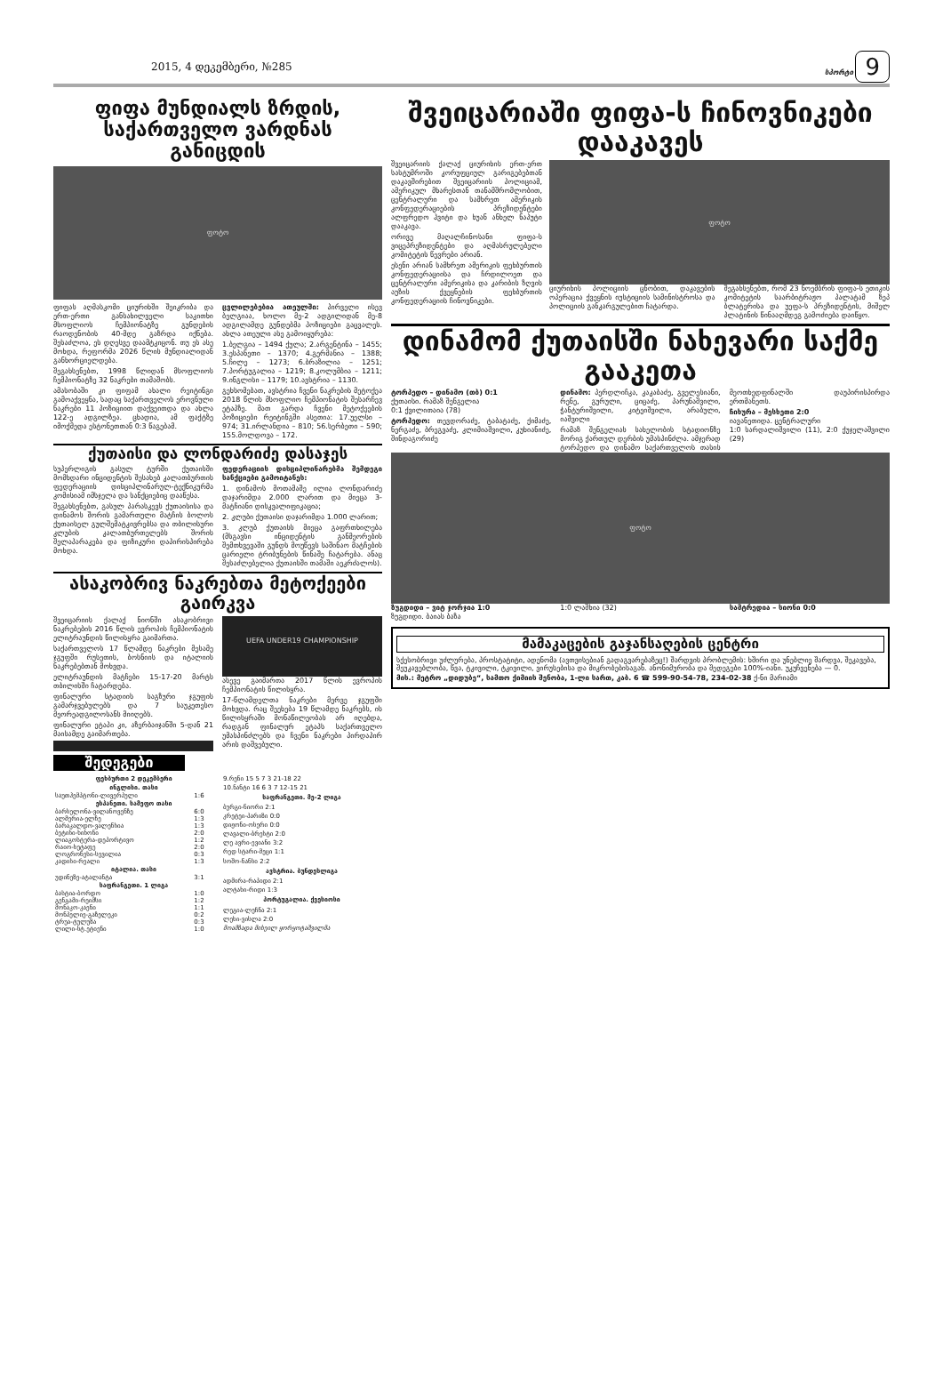2015, 4 დეკემბერი, №285 სპორტი 9
ფიფა მუნდიალს ზრდის, საქართველო ვარდნას განიცდის
ფოტო
ფიფას აღმასკომი ციურიხში შეიკრიბა და ერთ-ერთი განსახილველი საკითხი მსოფლიოს ჩემპიონატზე გუნდების რაოდენობის 40-მდე გაზრდა იქნება. შესაძლოა, ეს დღესვე დაამტკიცონ. თუ ეს ასე მოხდა, რეფორმა 2026 წლის მუნდიალიდან განხორციელდება.
შეგახსენებთ, 1998 წლიდან მსოფლიოს ჩემპიონატზე 32 ნაკრები თამაშობს.
ამასობაში კი ფიფამ ახალი რეიტინგი გამოაქვეყნა, სადაც საქართველოს ეროვნული ნაკრები 11 პოზიციით დაქვეითდა და ახლა 122-ე ადგილზეა. ცხადია, ამ ფაქტზე იმოქმედა ესტონეთთან 0:3 წაგებამ.
ცვლილებებია ათეულში: პირველი ისევ ბელგიაა, ხოლო მე-2 ადგილიდან მე-8 ადგილამდე გუნდებმა პოზიციები გაცვალეს. ახლა ათეული ასე გამოიყურება:
1.ბელგია – 1494 ქულა; 2.არგენტინა – 1455; 3.ესპანეთი – 1370; 4.გერმანია – 1388; 5.ჩილე – 1273; 6.ბრაზილია – 1251; 7.პორტუგალია – 1219; 8.კოლუმბია – 1211; 9.ინგლისი – 1179; 10.ავსტრია – 1130.
გეხსომებათ, ავსტრია ჩვენი ნაკრების მეტოქეა 2018 წლის მსოფლიო ჩემპიონატის შესარჩევ ეტაპზე. მათ გარდა ჩვენი მეტოქეების პოზიციები რეიტინგში ასეთია: 17.უელსი – 974; 31.ირლანდია – 810; 56.სერბეთი – 590; 155.მოლდოვა – 172.
ქუთაისი და ლონდარიძე დასაჯეს
სუპერლიგის გასულ ტურში ქუთაისში მომხდარი ინციდენტის შესახებ კალათბურთის ფედერაციის დისციპლინარულ-ტექნიკურმა კომისიამ იმსჯელა და სანქციებიც დააწესა.
შეგახსენებთ, გასულ პარასკევს ქუთაისისა და დინამოს შორის გამართული მატჩის ბოლოს ქუთაისელ გულშემატკივრებსა და თბილისური კლუბის კალათბურთელებს შორის შელაპარაკება და ფიზიკური დაპირისპირება მოხდა.
ფედერაციის დისციპლინარებმა შემდეგი სანქციები გამოიტანეს:
1. დინამოს მოთამაშე ილია ლონდარიძე დაჯარიმდა 2.000 ლარით და მიეცა 3-მატჩიანი დისკვალიფიკაცია;
2. კლუბი ქუთაისი დაჯარიმდა 1.000 ლარით;
3. კლუბ ქუთაისს მიეცა გაფრთხილება (მსგავსი ინციდენტის განმეორების შემთხვევაში გუნდს მოუწევს საშინაო მატჩების ცარიელი ტრიბუნების წინაშე ჩატარება. ანაც შესაძლებელია ქუთაისში თამაში აეკრძალოს).
ასაკობრივ ნაკრებთა მეტოქეები გაირკვა
შვეიცარიის ქალაქ ნიონში ასაკობრივი ნაკრებების 2016 წლის ევროპის ჩემპიონატის ელიტრაუნდის წილისყრა გაიმართა.
საქართველოს 17 წლამდე ნაკრები მესამე ჯგუფში რუსეთის, ბოსნიის და იტალიის ნაკრებებთან მოხვდა.
ელიტრაუნდის მატჩები 15-17-20 მარტს თბილისში ჩატარდება.
ფინალური სტადიის საგზური ჯგუფის გამარჯვებულებს და 7 საუკეთესო მეორეადგილოსანს მიიღებს.
ფინალური ეტაპი კი, აზერბაიჯანში 5-დან 21 მაისამდე გაიმართება.
UEFA UNDER19 CHAMPIONSHIP
ასევე გაიმართა 2017 წლის ევროპის ჩემპიონატის წილისყრა.
17-წლამდელთა ნაკრები მერვე ჯგუფში მოხვდა. რაც შეეხება 19 წლამდე ნაკრებს, ის წილისყრაში მონაწილეობას არ იღებდა, რადგან ფინალურ ეტაპს საქართველო უმასპინძლებს და ჩვენი ნაკრები პირდაპირ არის დაშვებული.
შედეგები
| ფეხბურთი 2 დეკემბერი | |
| --- | --- |
| ინგლისი. თასი | |
| საუთჰემპტონი-ლივერპული | 1:6 |
| ესპანეთი. სამეფო თასი | |
| ბარსელონა-ვილანოვენზე | 6:0 |
| ალმერია-ელჩე | 1:3 |
| ბარაკალდო-ვალენსია | 1:3 |
| ბეტისი-ხიხონი | 2:0 |
| ლიაგოსტერა-დეპორტივო | 1:2 |
| რაიო-ხეტაფე | 2:0 |
| ლოგრონესი-სევილია | 0:3 |
| კადისი-რეალი | 1:3 |
| იტალია. თასი | |
| უდინეზე-ატალანტა | 3:1 |
| საფრანგეთი. 1 ლიგა | |
| ბასტია-ბორდო | 1:0 |
| გენგამი-რეიმსი | 1:2 |
| მონაკო-კაენი | 1:1 |
| მონპელიე-გაზელეკი | 0:2 |
| ტრუა-ტულუზა | 0:3 |
| ლილი-სტ.ეტიენი | 1:0 |
| 9.რენი 15 5 7 3 21-18 22 |
| 10.ნანტი 16 6 3 7 12-15 21 |
| საფრანგეთი. მე-2 ლიგა |
| ბურგი-ნიორი 2:1 |
| კრეტეი-პარიზი 0:0 |
| დიჟონი-ოსერი 0:0 |
| ლავალი-ბრესტი 2:0 |
| ლე ავრი-ევიანი 3:2 |
| რედ სტარი-მეცი 1:1 |
| სოშო-ნანსი 2:2 |
| ავსტრია. ბუნდესლიგა |
| ადმირა-რაპიდი 2:1 |
| ალტახი-რიდი 1:3 |
| პორტუგალია. ქვესიოსი |
| ლეგია-ლეჩნა 2:1 |
| ლეხი-ვისლა 2:0 |
| მოამზადა მიხეილ ყორყოტაშვილმა |
შვეიცარიაში ფიფა-ს ჩინოვნიკები დააკავეს
შვეიცარიის ქალაქ ციურიხის ერთ-ერთ სასტუმროში კორუფციულ გარიგებებთან დაკავშირებით შვეიცარიის პოლიციამ, ამერიკულ მხარესთან თანამშრომლობით, ცენტრალური და სამხრეთ ამერიკის კონფედერაციების პრეზიდენტები ალფრედო ჰვიტი და ხუან ანხელ ნაპუტი დააკავა.
ორივე მაღალჩინოსანი ფიფა-ს ვიცეპრეზიდენტები და აღმასრულებელი კომიტეტის წევრები არიან.
ესენი არიან სამხრეთ ამერიკის ფეხბურთის კონფედერაციისა და ჩრდილოეთ და ცენტრალური ამერიკისა და კარიბის ზღვის აუზის ქვეყნების ფეხბურთის კონფედერაციის ჩინოვნიკები.
ფოტო
ციურიხის პოლიციის ცნობით, დაკავების ოპერაცია ქვეყნის იუსტიციის სამინისტროსა და პოლიციის განკარგულებით ჩატარდა.
შეგახსენებთ, რომ 23 ნოემბრის ფიფა-ს ეთიკის კომიტეტის საარბიტრაჟო პალატამ ზეპ ბლატერისა და უეფა-ს პრეზიდენტის, მიშელ პლატინის წინააღმდეგ გამოძიება დაიწყო.
დინამომ ქუთაისში ნახევარი საქმე გააკეთა
ტორპედო – დინამო (თბ) 0:1
ქუთაისი. რამაზ შენგელია
0:1 ქვილითაია (78)
ტორპედო: თევდორაძე, ტაბატაძე, ქიმაძე, ნერგაძე, ბრეგვაძე, კლიმიაშვილი, კუხიანიძე, შინდაგორიძე
დინამო: პერდლიჩკა, კაკაბაძე, გველესიანი, რენე, გურული, ციცაძე, პარუნაშვილი, ჭანტურიშვილი, კიტეიშვილი, არაბული, იაშვილი
რამაზ შენგელიას სახელობის სტადიონზე მორიგ ქართულ დერბის უმასპინძლა. ამჯერად ტორპედო და დინამო საქართველოს თასის მეოთხედფინალში დაუპირისპირდა ერთმანეთს.
ჩიხურა – მესხეთი 2:0
იავანეთიდა. ცენტრალური
1:0 სარდალიშვილი (11), 2:0 ქუჯელაშვილი (29)
ფოტო
ზუგდიდი – ვიტ ჯორჯია 1:0
ზუგდიდი. ბაიას ბაზა
1:0 ლაშხია (32)
სამტრედია – სიონი 0:0
მამაკაცების გაჯანსაღების ცენტრი
სქესობრივი უძლურება, პროსტატიტი, ადენომა (ავთვისებიან გადაგვარებაზეც!) შარდვის პრობლემის: ხშირი და უნებლიე შარდვა, შეკავება, შეუკავებლობა, წვა, ტკივილი, ტკივილი, ვირუსებისა და მიკრობებისაგან. ანონიმურობა და შედეგები 100%-იანი. უკუჩვენება — 0.
მის.: მეტრო „დიდუბე“, სამთო ქიმიის შენობა, 1-ლი სართ, კაბ. 6 ☎ 599-90-54-78, 234-02-38 ქ-ნი მარიამი